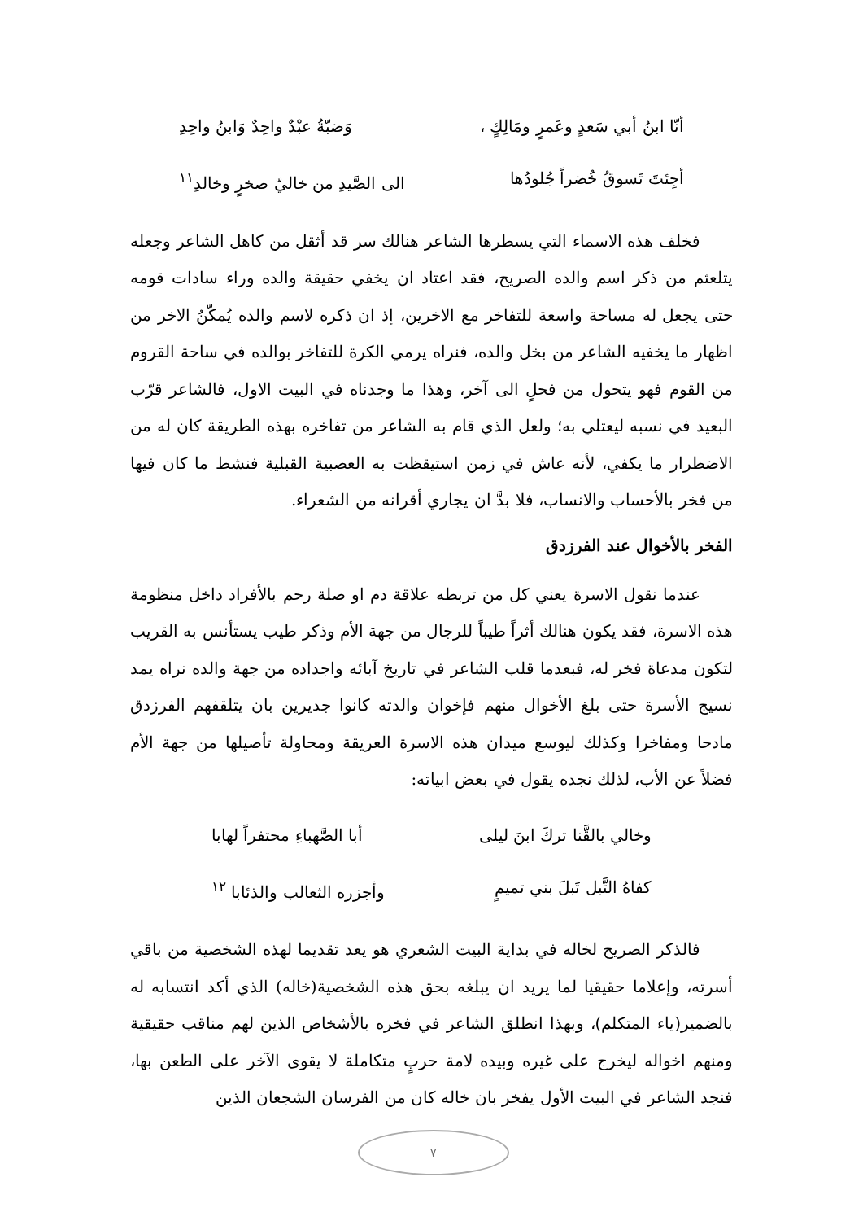أنّا ابنُ أبي سَعدٍ وعَمرٍ ومَالِكٍ ، وَضبّةُ عبْدٌ واحِدٌ وَابنُ واحِدِ
أجِئتَ تَسوقُ خُضراً جُلودُها الى الصَّيدِ من خاليّ صخرٍ وخالدِ<sup>١١</sup>
فخلف هذه الاسماء التي يسطرها الشاعر هنالك سر قد أثقل من كاهل الشاعر وجعله يتلعثم من ذكر اسم والده الصريح، فقد اعتاد ان يخفي حقيقة والده وراء سادات قومه حتى يجعل له مساحة واسعة للتفاخر مع الاخرين، إذ ان ذكره لاسم والده يُمكّنُ الاخر من اظهار ما يخفيه الشاعر من بخل والده، فنراه يرمي الكرة للتفاخر بوالده في ساحة القروم من القوم فهو يتحول من فحلٍ الى آخر، وهذا ما وجدناه في البيت الاول، فالشاعر قرّب البعيد في نسبه ليعتلي به؛ ولعل الذي قام به الشاعر من تفاخره بهذه الطريقة كان له من الاضطرار ما يكفي، لأنه عاش في زمن استيقظت به العصبية القبلية فنشط ما كان فيها من فخر بالأحساب والانساب، فلا بدَّ ان يجاري أقرانه من الشعراء.
الفخر بالأخوال عند الفرزدق
عندما نقول الاسرة يعني كل من تربطه علاقة دم او صلة رحم بالأفراد داخل منظومة هذه الاسرة، فقد يكون هنالك أثراً طيباً للرجال من جهة الأم وذكر طيب يستأنس به القريب لتكون مدعاة فخر له، فبعدما قلب الشاعر في تاريخ آبائه واجداده من جهة والده نراه يمد نسيج الأسرة حتى بلغ الأخوال منهم فإخوان والدته كانوا جديرين بان يتلقفهم الفرزدق مادحا ومفاخرا وكذلك ليوسع ميدان هذه الاسرة العريقة ومحاولة تأصيلها من جهة الأم فضلاً عن الأب، لذلك نجده يقول في بعض ابياته:
وخالي بالقَّنا تركَ ابنَ ليلى أبا الصَّهباءِ محتفراً لهابا
كفاهُ التَّبل تَبلَ بني تميمٍ وأجزره الثعالب والذئابا <sup>١٢</sup>
فالذكر الصريح لخاله في بداية البيت الشعري هو يعد تقديما لهذه الشخصية من باقي أسرته، وإعلاما حقيقيا لما يريد ان يبلغه بحق هذه الشخصية(خاله) الذي أكد انتسابه له بالضمير(ياء المتكلم)، وبهذا انطلق الشاعر في فخره بالأشخاص الذين لهم مناقب حقيقية ومنهم اخواله ليخرج على غيره وبيده لامة حربٍ متكاملة لا يقوى الآخر على الطعن بها، فنجد الشاعر في البيت الأول يفخر بان خاله كان من الفرسان الشجعان الذين
٧